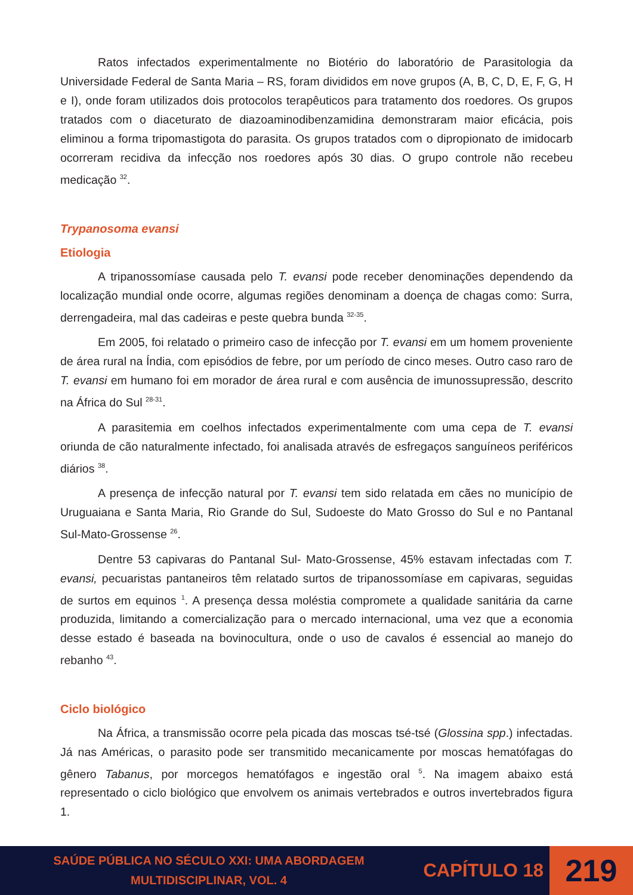Ratos infectados experimentalmente no Biotério do laboratório de Parasitologia da Universidade Federal de Santa Maria – RS, foram divididos em nove grupos (A, B, C, D, E, F, G, H e I), onde foram utilizados dois protocolos terapêuticos para tratamento dos roedores. Os grupos tratados com o diaceturato de diazoaminodibenzamidina demonstraram maior eficácia, pois eliminou a forma tripomastigota do parasita. Os grupos tratados com o dipropionato de imidocarb ocorreram recidiva da infecção nos roedores após 30 dias. O grupo controle não recebeu medicação <sup>32</sup>.
Trypanosoma evansi
Etiologia
A tripanossomíase causada pelo T. evansi pode receber denominações dependendo da localização mundial onde ocorre, algumas regiões denominam a doença de chagas como: Surra, derrengadeira, mal das cadeiras e peste quebra bunda <sup>32-35</sup>.
Em 2005, foi relatado o primeiro caso de infecção por T. evansi em um homem proveniente de área rural na Índia, com episódios de febre, por um período de cinco meses. Outro caso raro de T. evansi em humano foi em morador de área rural e com ausência de imunossupressão, descrito na África do Sul <sup>28-31</sup>.
A parasitemia em coelhos infectados experimentalmente com uma cepa de T. evansi oriunda de cão naturalmente infectado, foi analisada através de esfregaços sanguíneos periféricos diários <sup>38</sup>.
A presença de infecção natural por T. evansi tem sido relatada em cães no município de Uruguaiana e Santa Maria, Rio Grande do Sul, Sudoeste do Mato Grosso do Sul e no Pantanal Sul-Mato-Grossense <sup>26</sup>.
Dentre 53 capivaras do Pantanal Sul- Mato-Grossense, 45% estavam infectadas com T. evansi, pecuaristas pantaneiros têm relatado surtos de tripanossomíase em capivaras, seguidas de surtos em equinos <sup>1</sup>. A presença dessa moléstia compromete a qualidade sanitária da carne produzida, limitando a comercialização para o mercado internacional, uma vez que a economia desse estado é baseada na bovinocultura, onde o uso de cavalos é essencial ao manejo do rebanho <sup>43</sup>.
Ciclo biológico
Na África, a transmissão ocorre pela picada das moscas tsé-tsé (Glossina spp.) infectadas. Já nas Américas, o parasito pode ser transmitido mecanicamente por moscas hematófagas do gênero Tabanus, por morcegos hematófagos e ingestão oral <sup>5</sup>. Na imagem abaixo está representado o ciclo biológico que envolvem os animais vertebrados e outros invertebrados figura 1.
SAÚDE PÚBLICA NO SÉCULO XXI: UMA ABORDAGEM
MULTIDISCIPLINAR, VOL. 4
CAPÍTULO 18
219